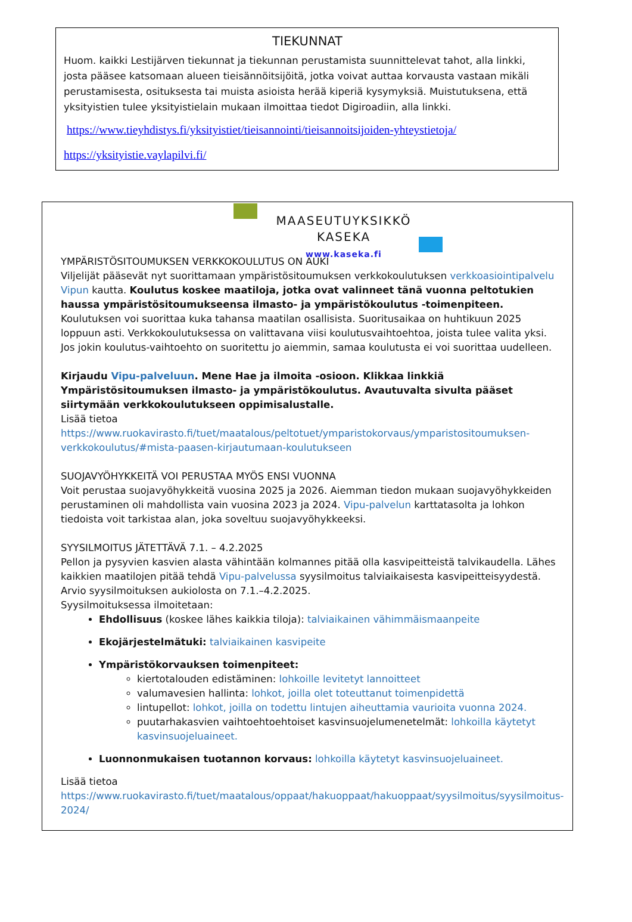TIEKUNNAT
Huom. kaikki Lestijärven tiekunnat ja tiekunnan perustamista suunnittelevat tahot, alla linkki, josta pääsee katsomaan alueen tieisännöitsijöitä, jotka voivat auttaa korvausta vastaan mikäli perustamisesta, osituksesta tai muista asioista herää kiperiä kysymyksiä. Muistutuksena, että yksityistien tulee yksityistielain mukaan ilmoittaa tiedot Digiroadiin, alla linkki.
https://www.tieyhdistys.fi/yksityistiet/tieisannointi/tieisannoitsijoiden-yhteystietoja/
https://yksityistie.vaylapilvi.fi/
MAASEUTUYKSIKKÖ
KASEKA
www.kaseka.fi
YMPÄRISTÖSITOUMUKSEN VERKKOKOULUTUS ON AUKI
Viljelijät pääsevät nyt suorittamaan ympäristösitoumuksen verkkokoulutuksen verkkoasiointipalvelu Vipun kautta. Koulutus koskee maatiloja, jotka ovat valinneet tänä vuonna peltotukien haussa ympäristösitoumukseensa ilmasto- ja ympäristökoulutus -toimenpiteen.
Koulutuksen voi suorittaa kuka tahansa maatilan osallisista. Suoritusaikaa on huhtikuun 2025 loppuun asti. Verkkokoulutuksessa on valittavana viisi koulutusvaihtoehtoa, joista tulee valita yksi. Jos jokin koulutus-vaihtoehto on suoritettu jo aiemmin, samaa koulutusta ei voi suorittaa uudelleen.
Kirjaudu Vipu-palveluun. Mene Hae ja ilmoita -osioon. Klikkaa linkkiä Ympäristösitoumuksen ilmasto- ja ympäristökoulutus. Avautuvalta sivulta pääset siirtymään verkkokoulutukseen oppimisalustalle.
Lisää tietoa
https://www.ruokavirasto.fi/tuet/maatalous/peltotuet/ymparistokorvaus/ymparistositoumuksen-verkkokoulutus/#mista-paasen-kirjautumaan-koulutukseen
SUOJAVYÖHYKKEITÄ VOI PERUSTAA MYÖS ENSI VUONNA
Voit perustaa suojavyöhykkeitä vuosina 2025 ja 2026. Aiemman tiedon mukaan suojavyöhykkeiden perustaminen oli mahdollista vain vuosina 2023 ja 2024. Vipu-palvelun karttatasolta ja lohkon tiedoista voit tarkistaa alan, joka soveltuu suojavyöhykkeeksi.
SYYSILMOITUS JÄTETTÄVÄ 7.1. – 4.2.2025
Pellon ja pysyvien kasvien alasta vähintään kolmannes pitää olla kasvipeitteistä talvikaudella. Lähes kaikkien maatilojen pitää tehdä Vipu-palvelussa syysilmoitus talviaikaisesta kasvipeitteisyydestä. Arvio syysilmoituksen aukiolosta on 7.1.–4.2.2025.
Syysilmoituksessa ilmoitetaan:
Ehdollisuus (koskee lähes kaikkia tiloja): talviaikainen vähimmäismaanpeite
Ekojärjestelmätuki: talviaikainen kasvipeite
Ympäristökorvauksen toimenpiteet:
kiertotalouden edistäminen: lohkoille levitetyt lannoitteet
valumavesien hallinta: lohkot, joilla olet toteuttanut toimenpidettä
lintupellot: lohkot, joilla on todettu lintujen aiheuttamia vaurioita vuonna 2024.
puutarhakasvien vaihtoehtoehtoiset kasvinsuojelumenetelmät: lohkoilla käytetyt kasvinsuojeluaineet.
Luonnonmukaisen tuotannon korvaus: lohkoilla käytetyt kasvinsuojeluaineet.
Lisää tietoa
https://www.ruokavirasto.fi/tuet/maatalous/oppaat/hakuoppaat/hakuoppaat/syysilmoitus/syysilmoitus-2024/